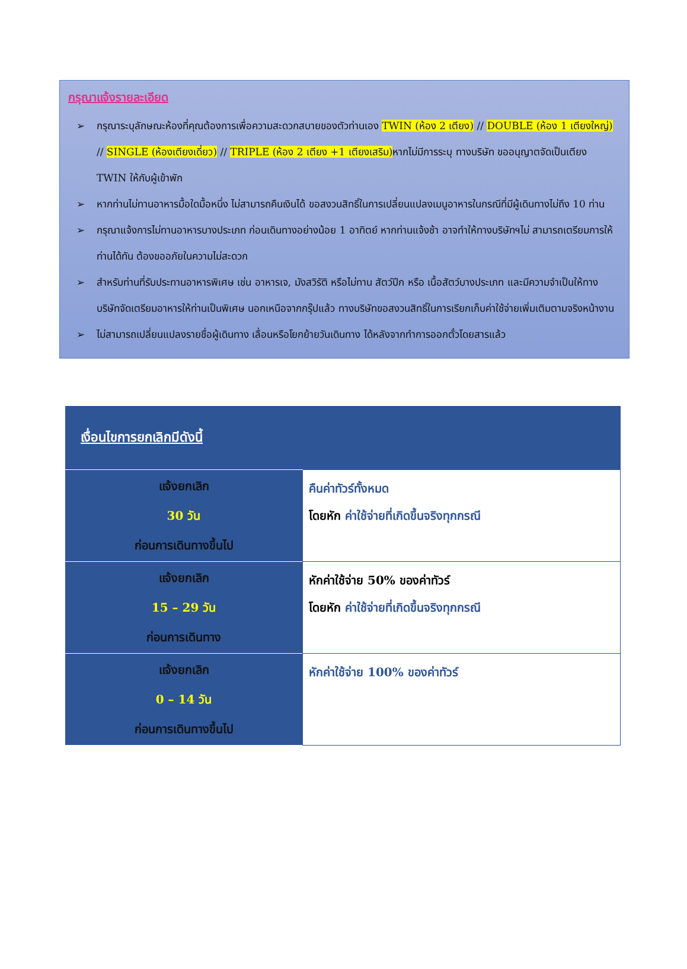กรุณาแจ้งรายละเอียด
➢ กรุณาระบุลักษณะห้องที่คุณต้องการเพื่อความสะดวกสบายของตัวท่านเอง TWIN (ห้อง 2 เตียง) // DOUBLE (ห้อง 1 เตียงใหญ่) // SINGLE (ห้องเตียงเดี่ยว) // TRIPLE (ห้อง 2 เตียง +1 เตียงเสริม) หากไม่มีการระบุ ทางบริษัท ขออนุญาตจัดเป็นเตียง TWIN ให้กับผู้เข้าพัก
➢ หากท่านไม่ทานอาหารมื้อใดมื้อหนึ่ง ไม่สามารถคืนเงินได้ ขอสงวนสิทธิ์ในการเปลี่ยนแปลงเมนูอาหารในกรณีที่มีผู้เดินทางไม่ถึง 10 ท่าน
➢ กรุณาแจ้งการไม่ทานอาหารบางประเภท ก่อนเดินทางอย่างน้อย 1 อาทิตย์ หากท่านแจ้งช้า อาจทำให้ทางบริษัทฯไม่ สามารถเตรียมการให้ท่านได้ทัน ต้องขออภัยในความไม่สะดวก
➢ สำหรับท่านที่รับประทานอาหารพิเศษ เช่น อาหารเจ, มังสวิรัติ หรือไม่ทาน สัตว์ปีก หรือ เนื้อสัตว์บางประเภท และมีความจำเป็นให้ทางบริษัทจัดเตรียมอาหารให้ท่านเป็นพิเศษ นอกเหนือจากกรุ๊ปแล้ว ทางบริษัทขอสงวนสิทธิ์ในการเรียกเก็บค่าใช้จ่ายเพิ่มเติมตามจริงหน้างาน
➢ ไม่สามารถเปลี่ยนแปลงรายชื่อผู้เดินทาง เลื่อนหรือโยกย้ายวันเดินทาง ได้หลังจากทำการออกตั๋วโดยสารแล้ว
| เงื่อนไขการยกเลิกมีดังนี้ | |
| --- | --- |
| แจ้งยกเลิก 30 วัน ก่อนการเดินทางขึ้นไป | คืนค่าทัวร์ทั้งหมด โดยหัก ค่าใช้จ่ายที่เกิดขึ้นจริงทุกกรณี |
| แจ้งยกเลิก 15 – 29 วัน ก่อนการเดินทาง | หักค่าใช้จ่าย 50% ของค่าทัวร์ โดยหัก ค่าใช้จ่ายที่เกิดขึ้นจริงทุกกรณี |
| แจ้งยกเลิก 0 – 14 วัน ก่อนการเดินทางขึ้นไป | หักค่าใช้จ่าย 100% ของค่าทัวร์ |